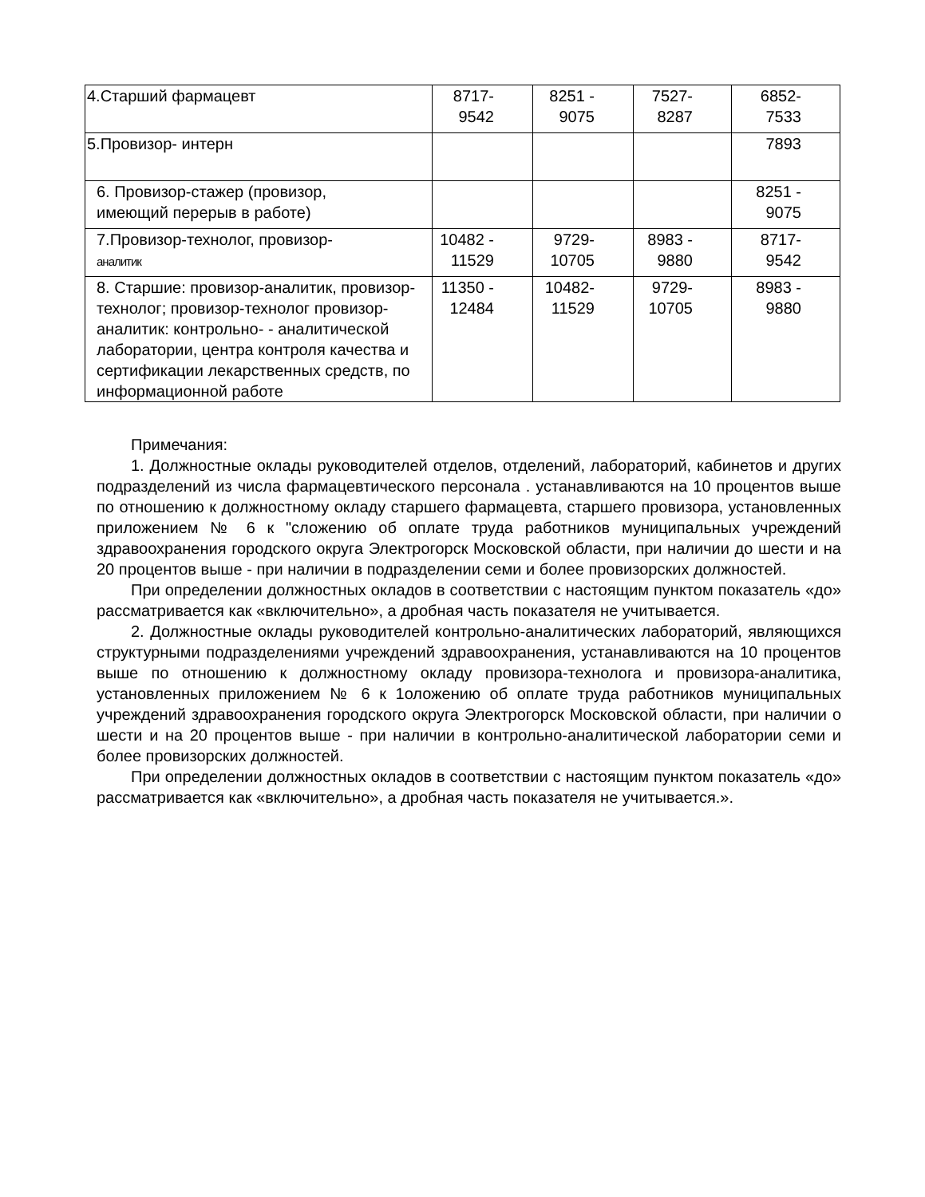| 4.Старший фармацевт | 8717- 9542 | 8251 - 9075 | 7527- 8287 | 6852- 7533 |
| 5.Провизор- интерн | | | | 7893 |
| 6. Провизор-стажер (провизор, имеющий перерыв в работе) | | | | 8251 - 9075 |
| 7.Провизор-технолог, провизор- аналитик | 10482 - 11529 | 9729- 10705 | 8983 - 9880 | 8717- 9542 |
| 8. Старшие: провизор-аналитик, провизор-технолог; провизор-технолог провизор-аналитик: контрольно- - аналитической лаборатории, центра контроля качества и сертификации лекарственных средств, по информационной работе | 11350 - 12484 | 10482- 11529 | 9729- 10705 | 8983 - 9880 |
Примечания:
1. Должностные оклады руководителей отделов, отделений, лабораторий, кабинетов и других подразделений из числа фармацевтического персонала . устанавливаются на 10 процентов выше по отношению к должностному окладу старшего фармацевта, старшего провизора, установленных приложением № 6 к "сложению об оплате труда работников муниципальных учреждений здравоохранения городского округа Электрогорск Московской области, при наличии до шести и на 20 процентов выше - при наличии в подразделении семи и более провизорских должностей.
При определении должностных окладов в соответствии с настоящим пунктом показатель «до» рассматривается как «включительно», а дробная часть показателя не учитывается.
2. Должностные оклады руководителей контрольно-аналитических лабораторий, являющихся структурными подразделениями учреждений здравоохранения, устанавливаются на 10 процентов выше по отношению к должностному окладу провизора-технолога и провизора-аналитика, установленных приложением № 6 к 1оложению об оплате труда работников муниципальных учреждений здравоохранения городского округа Электрогорск Московской области, при наличии о шести и на 20 процентов выше - при наличии в контрольно-аналитической лаборатории семи и более провизорских должностей.
При определении должностных окладов в соответствии с настоящим пунктом показатель «до» рассматривается как «включительно», а дробная часть показателя не учитывается.».